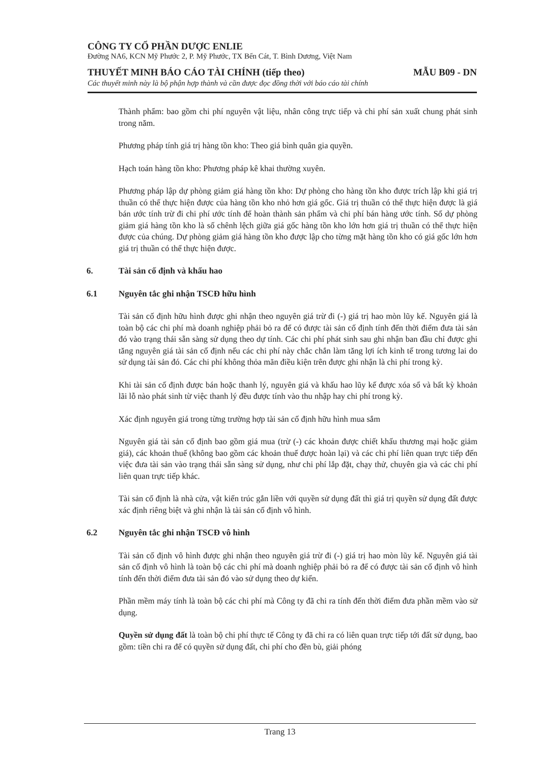CÔNG TY CỔ PHẦN DƯỢC ENLIE
Đường NA6, KCN Mỹ Phước 2, P. Mỹ Phước, TX Bến Cát, T. Bình Dương, Việt Nam
THUYẾT MINH BÁO CÁO TÀI CHÍNH (tiếp theo) MẪU B09 - DN
Các thuyết minh này là bộ phận hợp thành và cần được đọc đồng thời với báo cáo tài chính
Thành phẩm: bao gồm chi phí nguyên vật liệu, nhân công trực tiếp và chi phí sản xuất chung phát sinh trong năm.
Phương pháp tính giá trị hàng tồn kho: Theo giá bình quân gia quyền.
Hạch toán hàng tồn kho: Phương pháp kê khai thường xuyên.
Phương pháp lập dự phòng giảm giá hàng tồn kho: Dự phòng cho hàng tồn kho được trích lập khi giá trị thuần có thể thực hiện được của hàng tồn kho nhỏ hơn giá gốc. Giá trị thuần có thể thực hiện được là giá bán ước tính trừ đi chi phí ước tính để hoàn thành sản phẩm và chi phí bán hàng ước tính. Số dự phòng giảm giá hàng tồn kho là số chênh lệch giữa giá gốc hàng tồn kho lớn hơn giá trị thuần có thể thực hiện được của chúng. Dự phòng giảm giá hàng tồn kho được lập cho từng mặt hàng tồn kho có giá gốc lớn hơn giá trị thuần có thể thực hiện được.
6. Tài sản cố định và khấu hao
6.1 Nguyên tắc ghi nhận TSCĐ hữu hình
Tài sản cố định hữu hình được ghi nhận theo nguyên giá trừ đi (-) giá trị hao mòn lũy kế. Nguyên giá là toàn bộ các chi phí mà doanh nghiệp phải bỏ ra để có được tài sản cố định tính đến thời điểm đưa tài sản đó vào trạng thái sẵn sàng sử dụng theo dự tính. Các chi phí phát sinh sau ghi nhận ban đầu chỉ được ghi tăng nguyên giá tài sản cố định nếu các chi phí này chắc chắn làm tăng lợi ích kinh tế trong tương lai do sử dụng tài sản đó. Các chi phí không thỏa mãn điều kiện trên được ghi nhận là chi phí trong kỳ.
Khi tài sản cố định được bán hoặc thanh lý, nguyên giá và khấu hao lũy kế được xóa sổ và bất kỳ khoản lãi lỗ nào phát sinh từ việc thanh lý đều được tính vào thu nhập hay chi phí trong kỳ.
Xác định nguyên giá trong từng trường hợp tài sản cố định hữu hình mua sắm
Nguyên giá tài sản cố định bao gồm giá mua (trừ (-) các khoản được chiết khấu thương mại hoặc giảm giá), các khoản thuế (không bao gồm các khoản thuế được hoàn lại) và các chi phí liên quan trực tiếp đến việc đưa tài sản vào trạng thái sẵn sàng sử dụng, như chi phí lắp đặt, chạy thử, chuyên gia và các chi phí liên quan trực tiếp khác.
Tài sản cố định là nhà cửa, vật kiến trúc gắn liền với quyền sử dụng đất thì giá trị quyền sử dụng đất được xác định riêng biệt và ghi nhận là tài sản cố định vô hình.
6.2 Nguyên tắc ghi nhận TSCĐ vô hình
Tài sản cố định vô hình được ghi nhận theo nguyên giá trừ đi (-) giá trị hao mòn lũy kế. Nguyên giá tài sản cố định vô hình là toàn bộ các chi phí mà doanh nghiệp phải bỏ ra để có được tài sản cố định vô hình tính đến thời điểm đưa tài sản đó vào sử dụng theo dự kiến.
Phần mềm máy tính là toàn bộ các chi phí mà Công ty đã chi ra tính đến thời điểm đưa phần mềm vào sử dụng.
Quyền sử dụng đất là toàn bộ chi phí thực tế Công ty đã chi ra có liên quan trực tiếp tới đất sử dụng, bao gồm: tiền chi ra để có quyền sử dụng đất, chi phí cho đền bù, giải phóng
Trang 13